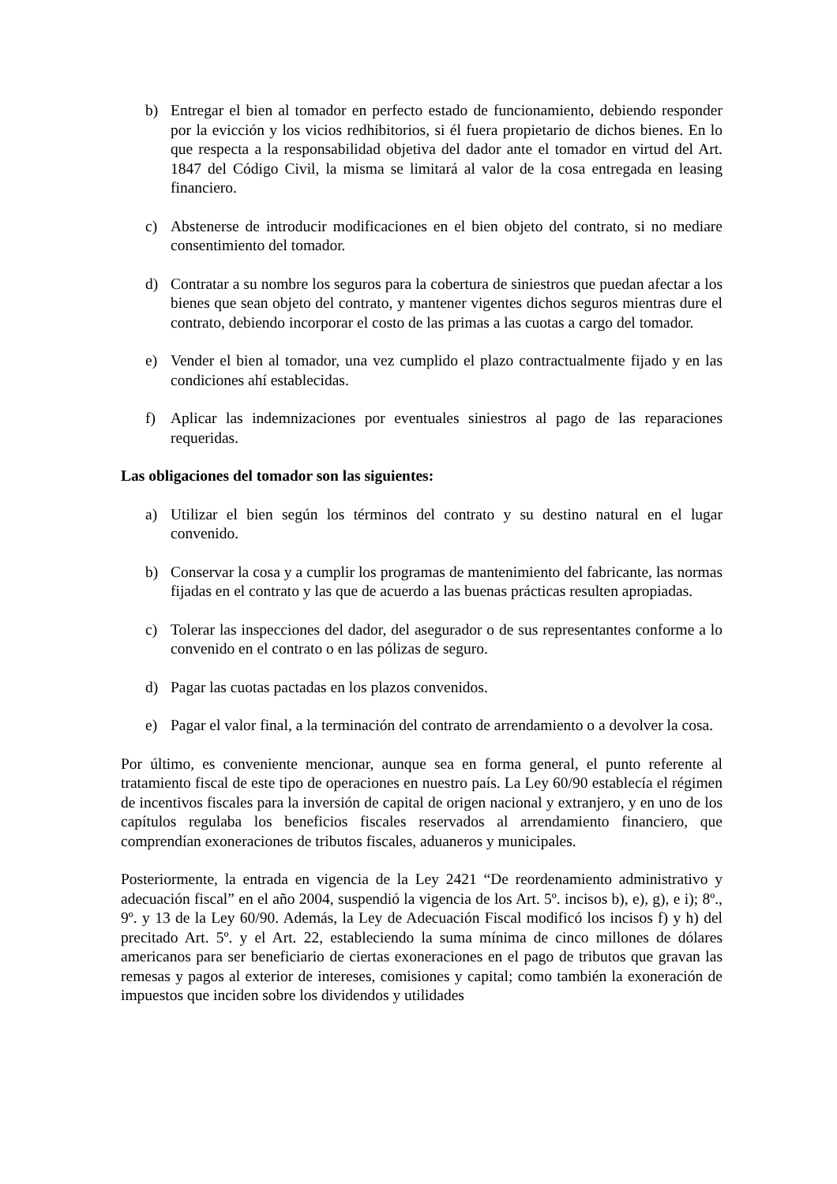b) Entregar el bien al tomador en perfecto estado de funcionamiento, debiendo responder por la evicción y los vicios redhibitorios, si él fuera propietario de dichos bienes. En lo que respecta a la responsabilidad objetiva del dador ante el tomador en virtud del Art. 1847 del Código Civil, la misma se limitará al valor de la cosa entregada en leasing financiero.
c) Abstenerse de introducir modificaciones en el bien objeto del contrato, si no mediare consentimiento del tomador.
d) Contratar a su nombre los seguros para la cobertura de siniestros que puedan afectar a los bienes que sean objeto del contrato, y mantener vigentes dichos seguros mientras dure el contrato, debiendo incorporar el costo de las primas a las cuotas a cargo del tomador.
e) Vender el bien al tomador, una vez cumplido el plazo contractualmente fijado y en las condiciones ahí establecidas.
f) Aplicar las indemnizaciones por eventuales siniestros al pago de las reparaciones requeridas.
Las obligaciones del tomador son las siguientes:
a) Utilizar el bien según los términos del contrato y su destino natural en el lugar convenido.
b) Conservar la cosa y a cumplir los programas de mantenimiento del fabricante, las normas fijadas en el contrato y las que de acuerdo a las buenas prácticas resulten apropiadas.
c) Tolerar las inspecciones del dador, del asegurador o de sus representantes conforme a lo convenido en el contrato o en las pólizas de seguro.
d) Pagar las cuotas pactadas en los plazos convenidos.
e) Pagar el valor final, a la terminación del contrato de arrendamiento o a devolver la cosa.
Por último, es conveniente mencionar, aunque sea en forma general, el punto referente al tratamiento fiscal de este tipo de operaciones en nuestro país. La Ley 60/90 establecía el régimen de incentivos fiscales para la inversión de capital de origen nacional y extranjero, y en uno de los capítulos regulaba los beneficios fiscales reservados al arrendamiento financiero, que comprendían exoneraciones de tributos fiscales, aduaneros y municipales.
Posteriormente, la entrada en vigencia de la Ley 2421 “De reordenamiento administrativo y adecuación fiscal” en el año 2004, suspendió la vigencia de los Art. 5º. incisos b), e), g), e i); 8º., 9º. y 13 de la Ley 60/90. Además, la Ley de Adecuación Fiscal modificó los incisos f) y h) del precitado Art. 5º. y el Art. 22, estableciendo la suma mínima de cinco millones de dólares americanos para ser beneficiario de ciertas exoneraciones en el pago de tributos que gravan las remesas y pagos al exterior de intereses, comisiones y capital; como también la exoneración de impuestos que inciden sobre los dividendos y utilidades